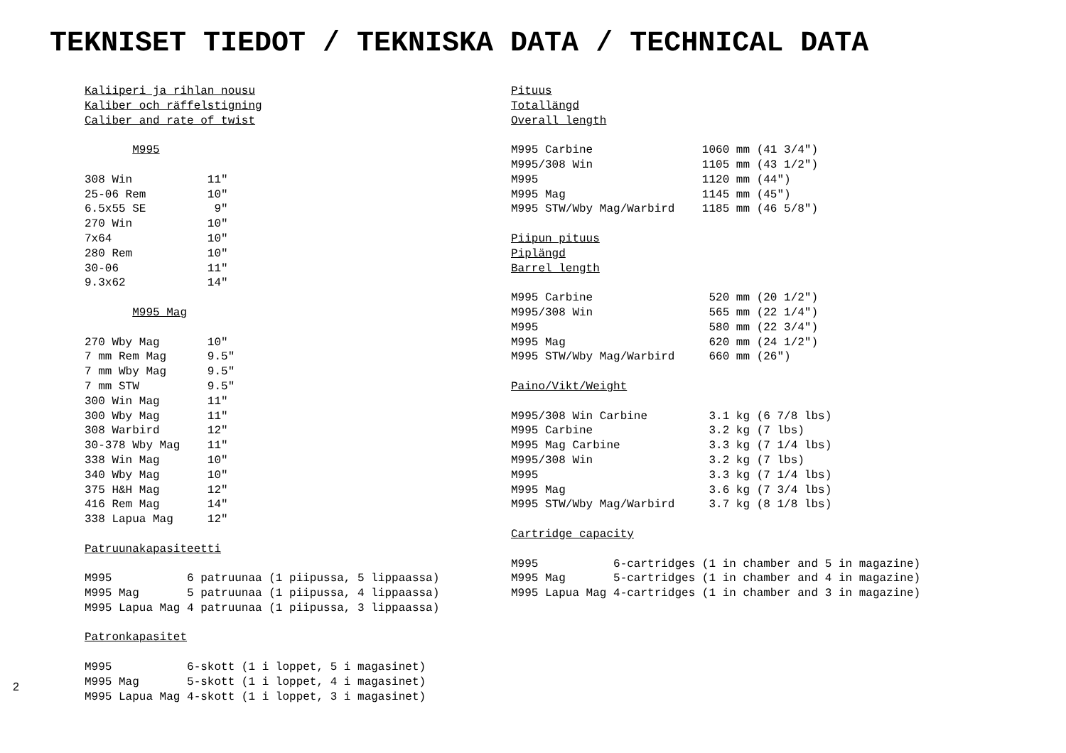TEKNISET TIEDOT / TEKNISKA DATA / TECHNICAL DATA
Kaliiperi ja rihlan nousu Kaliber och räffelstigning Caliber and rate of twist M995 308 Win 11" 25-06 Rem 10" 6.5x55 SE 9" 270 Win 10" 7x64 10" 280 Rem 10" 30-06 11" 9.3x62 14" M995 Mag 270 Wby Mag 10" 7 mm Rem Mag 9.5" 7 mm Wby Mag 9.5" 7 mm STW 9.5" 300 Win Mag 11" 300 Wby Mag 11" 308 Warbird 12" 30-378 Wby Mag 11" 338 Win Mag 10" 340 Wby Mag 10" 375 H&H Mag 12" 416 Rem Mag 14" 338 Lapua Mag 12" Patruunakapasiteetti M995 6 patruunaa (1 piipussa, 5 lippaassa) M995 Mag 5 patruunaa (1 piipussa, 4 lippaassa) M995 Lapua Mag 4 patruunaa (1 piipussa, 3 lippaassa) Patronkapasitet M995 6-skott (1 i loppet, 5 i magasinet) M995 Mag 5-skott (1 i loppet, 4 i magasinet) M995 Lapua Mag 4-skott (1 i loppet, 3 i magasinet)
Pituus Totallängd Overall length M995 Carbine 1060 mm (41 3/4") M995/308 Win 1105 mm (43 1/2") M995 1120 mm (44") M995 Mag 1145 mm (45") M995 STW/Wby Mag/Warbird 1185 mm (46 5/8") Piipun pituus Piplängd Barrel length M995 Carbine 520 mm (20 1/2") M995/308 Win 565 mm (22 1/4") M995 580 mm (22 3/4") M995 Mag 620 mm (24 1/2") M995 STW/Wby Mag/Warbird 660 mm (26") Paino/Vikt/Weight M995/308 Win Carbine 3.1 kg (6 7/8 lbs) M995 Carbine 3.2 kg (7 lbs) M995 Mag Carbine 3.3 kg (7 1/4 lbs) M995/308 Win 3.2 kg (7 lbs) M995 3.3 kg (7 1/4 lbs) M995 Mag 3.6 kg (7 3/4 lbs) M995 STW/Wby Mag/Warbird 3.7 kg (8 1/8 lbs) Cartridge capacity M995 6-cartridges (1 in chamber and 5 in magazine) M995 Mag 5-cartridges (1 in chamber and 4 in magazine) M995 Lapua Mag 4-cartridges (1 in chamber and 3 in magazine)
2